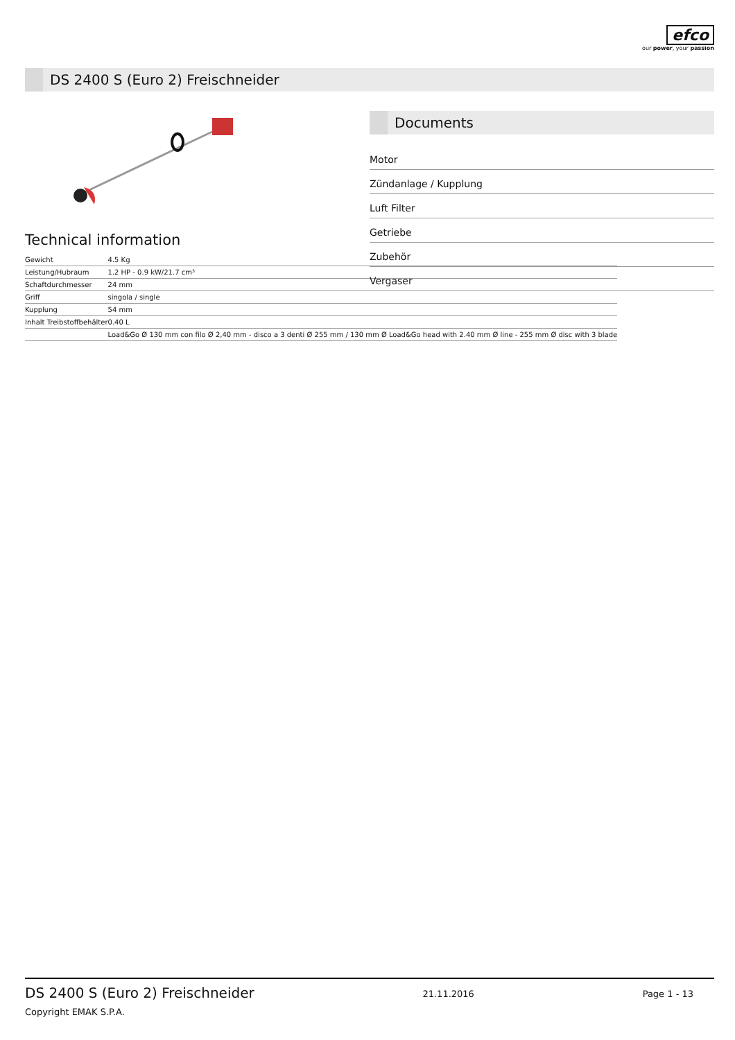efco
our power, your passion
DS 2400 S (Euro 2) Freischneider
Technical information
| Gewicht | 4.5 Kg |
| Leistung/Hubraum | 1.2 HP - 0.9 kW/21.7 cm³ |
| Schaftdurchmesser | 24 mm |
| Griff | singola / single |
| Kupplung | 54 mm |
| Inhalt Treibstoffbehälter | 0.40 L |
| | Load&Go Ø 130 mm con filo Ø 2,40 mm - disco a 3 denti Ø 255 mm / 130 mm Ø Load&Go head with 2.40 mm Ø line - 255 mm Ø disc with 3 blade |
Documents
Motor
Zündanlage / Kupplung
Luft Filter
Getriebe
Zubehör
Vergaser
DS 2400 S (Euro 2) Freischneider
Copyright EMAK S.P.A.
21.11.2016 Page 1 - 13